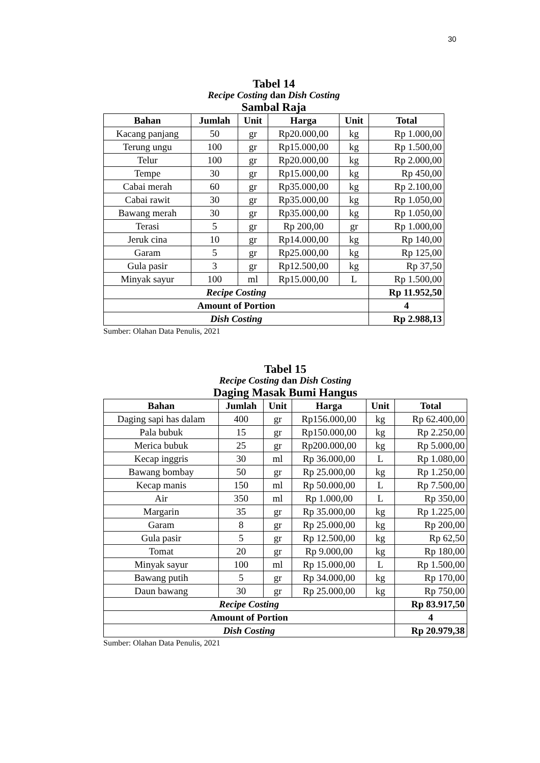30
Tabel 14
Recipe Costing dan Dish Costing
Sambal Raja
| Bahan | Jumlah | Unit | Harga | Unit | Total |
| --- | --- | --- | --- | --- | --- |
| Kacang panjang | 50 | gr | Rp20.000,00 | kg | Rp 1.000,00 |
| Terung ungu | 100 | gr | Rp15.000,00 | kg | Rp 1.500,00 |
| Telur | 100 | gr | Rp20.000,00 | kg | Rp 2.000,00 |
| Tempe | 30 | gr | Rp15.000,00 | kg | Rp 450,00 |
| Cabai merah | 60 | gr | Rp35.000,00 | kg | Rp 2.100,00 |
| Cabai rawit | 30 | gr | Rp35.000,00 | kg | Rp 1.050,00 |
| Bawang merah | 30 | gr | Rp35.000,00 | kg | Rp 1.050,00 |
| Terasi | 5 | gr | Rp 200,00 | gr | Rp 1.000,00 |
| Jeruk cina | 10 | gr | Rp14.000,00 | kg | Rp 140,00 |
| Garam | 5 | gr | Rp25.000,00 | kg | Rp 125,00 |
| Gula pasir | 3 | gr | Rp12.500,00 | kg | Rp 37,50 |
| Minyak sayur | 100 | ml | Rp15.000,00 | L | Rp 1.500,00 |
| Recipe Costing | | | | | Rp 11.952,50 |
| Amount of Portion | | | | | 4 |
| Dish Costing | | | | | Rp 2.988,13 |
Sumber: Olahan Data Penulis, 2021
Tabel 15
Recipe Costing dan Dish Costing
Daging Masak Bumi Hangus
| Bahan | Jumlah | Unit | Harga | Unit | Total |
| --- | --- | --- | --- | --- | --- |
| Daging sapi has dalam | 400 | gr | Rp156.000,00 | kg | Rp 62.400,00 |
| Pala bubuk | 15 | gr | Rp150.000,00 | kg | Rp 2.250,00 |
| Merica bubuk | 25 | gr | Rp200.000,00 | kg | Rp 5.000,00 |
| Kecap inggris | 30 | ml | Rp 36.000,00 | L | Rp 1.080,00 |
| Bawang bombay | 50 | gr | Rp 25.000,00 | kg | Rp 1.250,00 |
| Kecap manis | 150 | ml | Rp 50.000,00 | L | Rp 7.500,00 |
| Air | 350 | ml | Rp 1.000,00 | L | Rp 350,00 |
| Margarin | 35 | gr | Rp 35.000,00 | kg | Rp 1.225,00 |
| Garam | 8 | gr | Rp 25.000,00 | kg | Rp 200,00 |
| Gula pasir | 5 | gr | Rp 12.500,00 | kg | Rp 62,50 |
| Tomat | 20 | gr | Rp 9.000,00 | kg | Rp 180,00 |
| Minyak sayur | 100 | ml | Rp 15.000,00 | L | Rp 1.500,00 |
| Bawang putih | 5 | gr | Rp 34.000,00 | kg | Rp 170,00 |
| Daun bawang | 30 | gr | Rp 25.000,00 | kg | Rp 750,00 |
| Recipe Costing | | | | | Rp 83.917,50 |
| Amount of Portion | | | | | 4 |
| Dish Costing | | | | | Rp 20.979,38 |
Sumber: Olahan Data Penulis, 2021